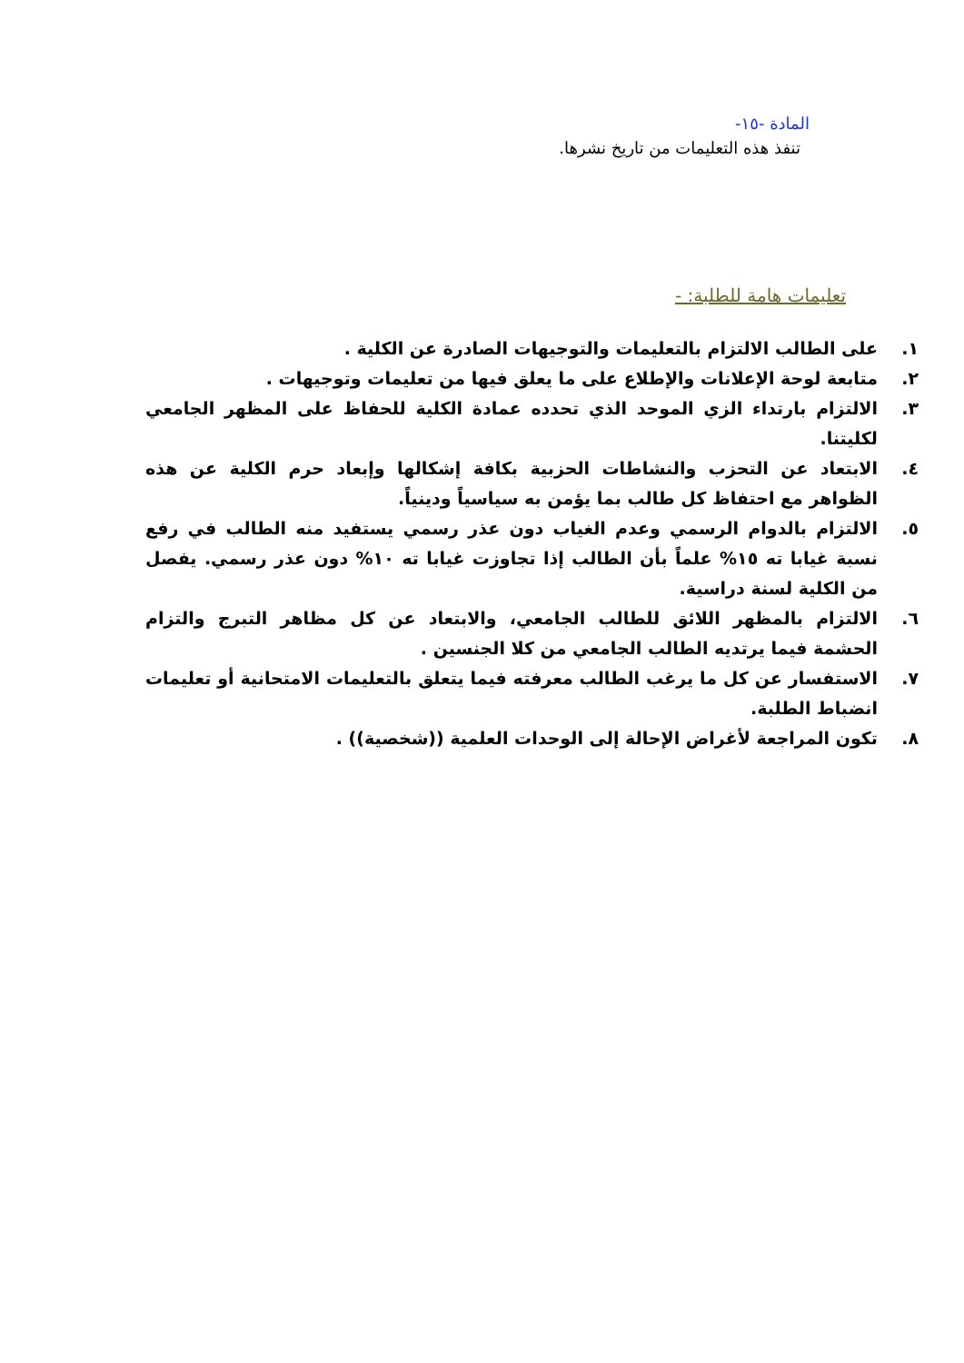المادة -١٥-
تنفذ هذه التعليمات من تاريخ نشرها.
تعليمات هامة للطلبة: -
١. على الطالب الالتزام بالتعليمات والتوجيهات الصادرة عن الكلية .
٢. متابعة لوحة الإعلانات والإطلاع على ما يعلق فيها من تعليمات وتوجيهات .
٣. الالتزام بارتداء الزي الموحد الذي تحدده عمادة الكلية للحفاظ على المظهر الجامعي لكليتنا.
٤. الابتعاد عن التحزب والنشاطات الحزبية بكافة إشكالها وإبعاد حرم الكلية عن هذه الظواهر مع احتفاظ كل طالب بما يؤمن به سياسياً ودينياً.
٥. الالتزام بالدوام الرسمي وعدم الغياب دون عذر رسمي يستفيد منه الطالب في رفع نسبة غيابا ته ١٥% علماً بأن الطالب إذا تجاوزت غيابا ته ١٠% دون عذر رسمي. يفصل من الكلية لسنة دراسية.
٦. الالتزام بالمظهر اللائق للطالب الجامعي، والابتعاد عن كل مظاهر التبرج والتزام الحشمة فيما يرتديه الطالب الجامعي من كلا الجنسين .
٧. الاستفسار عن كل ما يرغب الطالب معرفته فيما يتعلق بالتعليمات الامتحانية أو تعليمات انضباط الطلبة.
٨. تكون المراجعة لأغراض الإحالة إلى الوحدات العلمية ((شخصية)) .